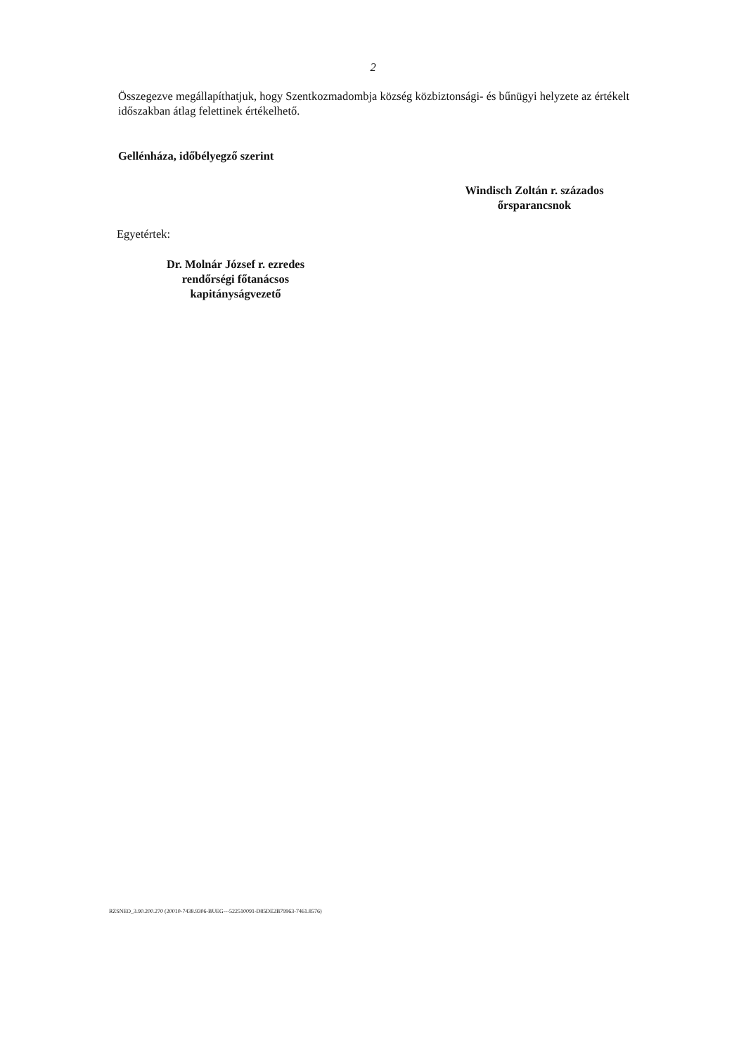2
Összegezve megállapíthatjuk, hogy Szentkozmadombja község közbiztonsági- és bűnügyi helyzete az értékelt időszakban átlag felettinek értékelhető.
Gellénháza, időbélyegző szerint
Windisch Zoltán r. százados
őrsparancsnok
Egyetértek:
Dr. Molnár József r. ezredes
rendőrségi főtanácsos
kapitányságvezető
RZSNEO_3.90.200.270 (20010-7438.9306-BUEG---522510091-D85DE2B79963-7461.8576)